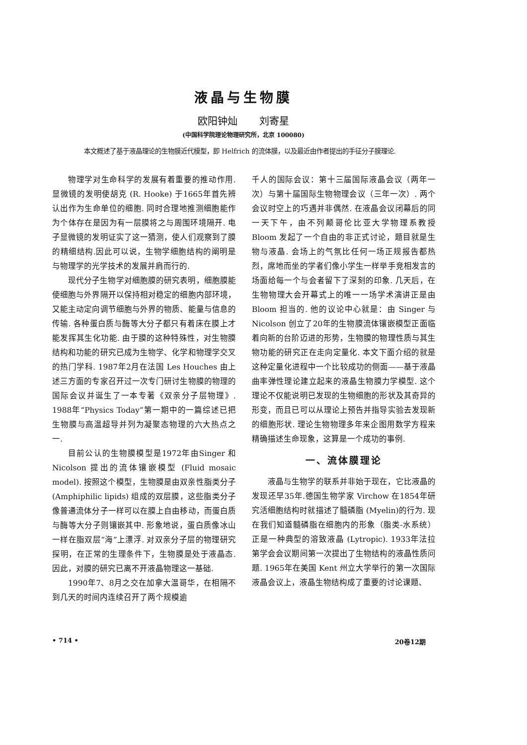液晶与生物膜
欧阳钟灿 刘寄星
(中国科学院理论物理研究所，北京 100080)
本文概述了基于液晶理论的生物膜近代模型，即 Helfrich 的流体膜，以及最近由作者提出的手征分子膜理论.
物理学对生命科学的发展有着重要的推动作用. 显微镜的发明使胡克 (R. Hooke) 于1665年首先辨认出作为生命单位的细胞. 同时合理地推测细胞能作为个体存在是因为有一层膜将之与周围环境隔开. 电子显微镜的发明证实了这一猜测，使人们观察到了膜的精细结构.因此可以说，生物学细胞结构的阐明是与物理学的光学技术的发展并肩而行的.
现代分子生物学对细胞膜的研究表明，细胞膜能使细胞与外界隔开以保持相对稳定的细胞内部环境，又能主动定向调节细胞与外界的物质、能量与信息的传输. 各种蛋白质与酶等大分子都只有着床在膜上才能发挥其生化功能. 由于膜的这种特殊性，对生物膜结构和功能的研究已成为生物学、化学和物理学交叉的热门学科. 1987年2月在法国 Les Houches 由上述三方面的专家召开过一次专门研讨生物膜的物理的国际会议并诞生了一本专著《双亲分子层物理》. 1988年“Physics Today”第一期中的一篇综述已把生物膜与高温超导并列为凝聚态物理的六大热点之一.
目前公认的生物膜模型是1972年由Singer 和 Nicolson 提出的流体镶嵌模型 (Fluid mosaic model). 按照这个模型，生物膜是由双亲性脂类分子 (Amphiphilic lipids) 组成的双层膜，这些脂类分子像普通流体分子一样可以在膜上自由移动，而蛋白质与酶等大分子则镶嵌其中. 形象地说，蛋白质像冰山一样在脂双层“海”上漂浮. 对双亲分子层的物理研究探明，在正常的生理条件下，生物膜是处于液晶态.因此，对膜的研究已离不开液晶物理这一基础.
1990年7、8月之交在加拿大温哥华，在相隔不到几天的时间内连续召开了两个规模逾
千人的国际会议：第十三届国际液晶会议（两年一次）与第十届国际生物物理会议（三年一次）. 两个会议时空上的巧遇并非偶然. 在液晶会议闭幕后的同一天下午，由不列颠哥伦比亚大学物理系教授 Bloom 发起了一个自由的非正式讨论，题目就是生物与液晶. 会场上的气氛比任何一场正规报告都热烈，席地而坐的学者们像小学生一样举手竞相发言的场面给每一个与会者留下了深刻的印象. 几天后，在生物物理大会开幕式上的唯一一场学术演讲正是由 Bloom 担当的. 他的议论中心就是：由 Singer 与 Nicolson 创立了20年的生物膜流体镶嵌模型正面临着向新的台阶迈进的形势，生物膜的物理性质与其生物功能的研究正在走向定量化. 本文下面介绍的就是这种定量化进程中一个比较成功的侧面——基于液晶曲率弹性理论建立起来的液晶生物膜力学模型. 这个理论不仅能说明已发现的生物细胞的形状及其奇异的形变，而且已可以从理论上预告并指导实验去发现新的细胞形状. 理论生物物理多年来企图用数学方程来精确描述生命现象，这算是一个成功的事例.
一、流体膜理论
液晶与生物学的联系并非始于现在，它比液晶的发现还早35年.德国生物学家 Virchow 在1854年研究活细胞结构时就描述了髓磷脂 (Myelin)的行为. 现在我们知道髓磷脂在细胞内的形象（脂类-水系统）正是一种典型的溶致液晶 (Lytropic). 1933年法拉第学会会议期间第一次提出了生物结构的液晶性质问题. 1965年在美国 Kent 州立大学举行的第一次国际液晶会议上，液晶生物结构成了重要的讨论课题、
• 714 • 20卷12期